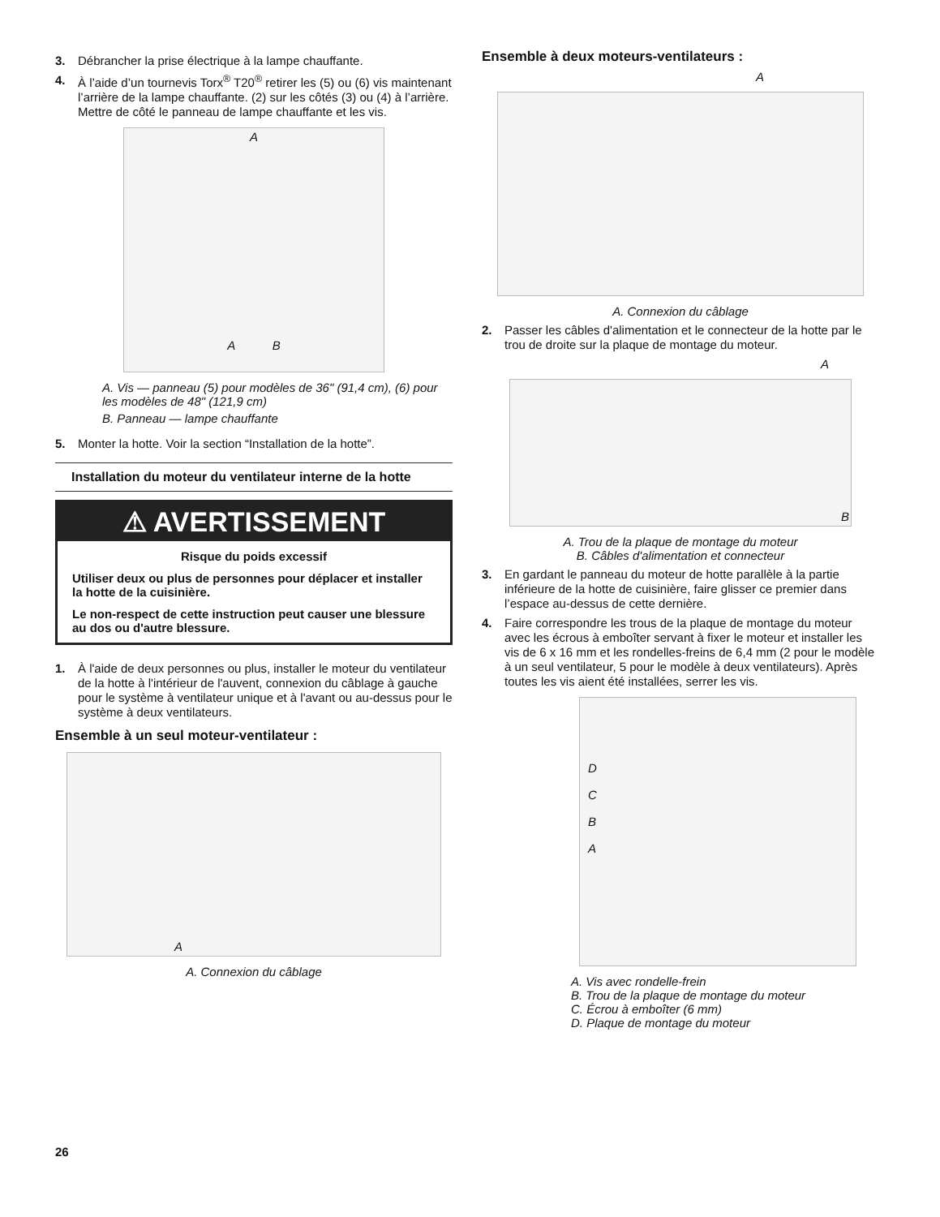3. Débrancher la prise électrique à la lampe chauffante.
4. À l’aide d’un tournevis Torx<sup>®</sup> T20<sup>®</sup> retirer les (5) ou (6) vis maintenant l’arrière de la lampe chauffante. (2) sur les côtés (3) ou (4) à l’arrière. Mettre de côté le panneau de lampe chauffante et les vis.
A
A B
A. Vis — panneau (5) pour modèles de 36" (91,4 cm), (6) pour les modèles de 48" (121,9 cm)
B. Panneau — lampe chauffante
5. Monter la hotte. Voir la section “Installation de la hotte”.
Installation du moteur du ventilateur interne de la hotte
⚠ AVERTISSEMENT
Risque du poids excessif
Utiliser deux ou plus de personnes pour déplacer et installer la hotte de la cuisinière.
Le non-respect de cette instruction peut causer une blessure au dos ou d'autre blessure.
1. À l'aide de deux personnes ou plus, installer le moteur du ventilateur de la hotte à l'intérieur de l'auvent, connexion du câblage à gauche pour le système à ventilateur unique et à l'avant ou au-dessus pour le système à deux ventilateurs.
Ensemble à un seul moteur-ventilateur :
A
A. Connexion du câblage
Ensemble à deux moteurs-ventilateurs :
A
A. Connexion du câblage
2. Passer les câbles d'alimentation et le connecteur de la hotte par le trou de droite sur la plaque de montage du moteur.
A
B
A. Trou de la plaque de montage du moteur
B. Câbles d'alimentation et connecteur
3. En gardant le panneau du moteur de hotte parallèle à la partie inférieure de la hotte de cuisinière, faire glisser ce premier dans l’espace au-dessus de cette dernière.
4. Faire correspondre les trous de la plaque de montage du moteur avec les écrous à emboîter servant à fixer le moteur et installer les vis de 6 x 16 mm et les rondelles-freins de 6,4 mm (2 pour le modèle à un seul ventilateur, 5 pour le modèle à deux ventilateurs). Après toutes les vis aient été installées, serrer les vis.
D
C
B
A
A. Vis avec rondelle-frein
B. Trou de la plaque de montage du moteur
C. Écrou à emboîter (6 mm)
D. Plaque de montage du moteur
26